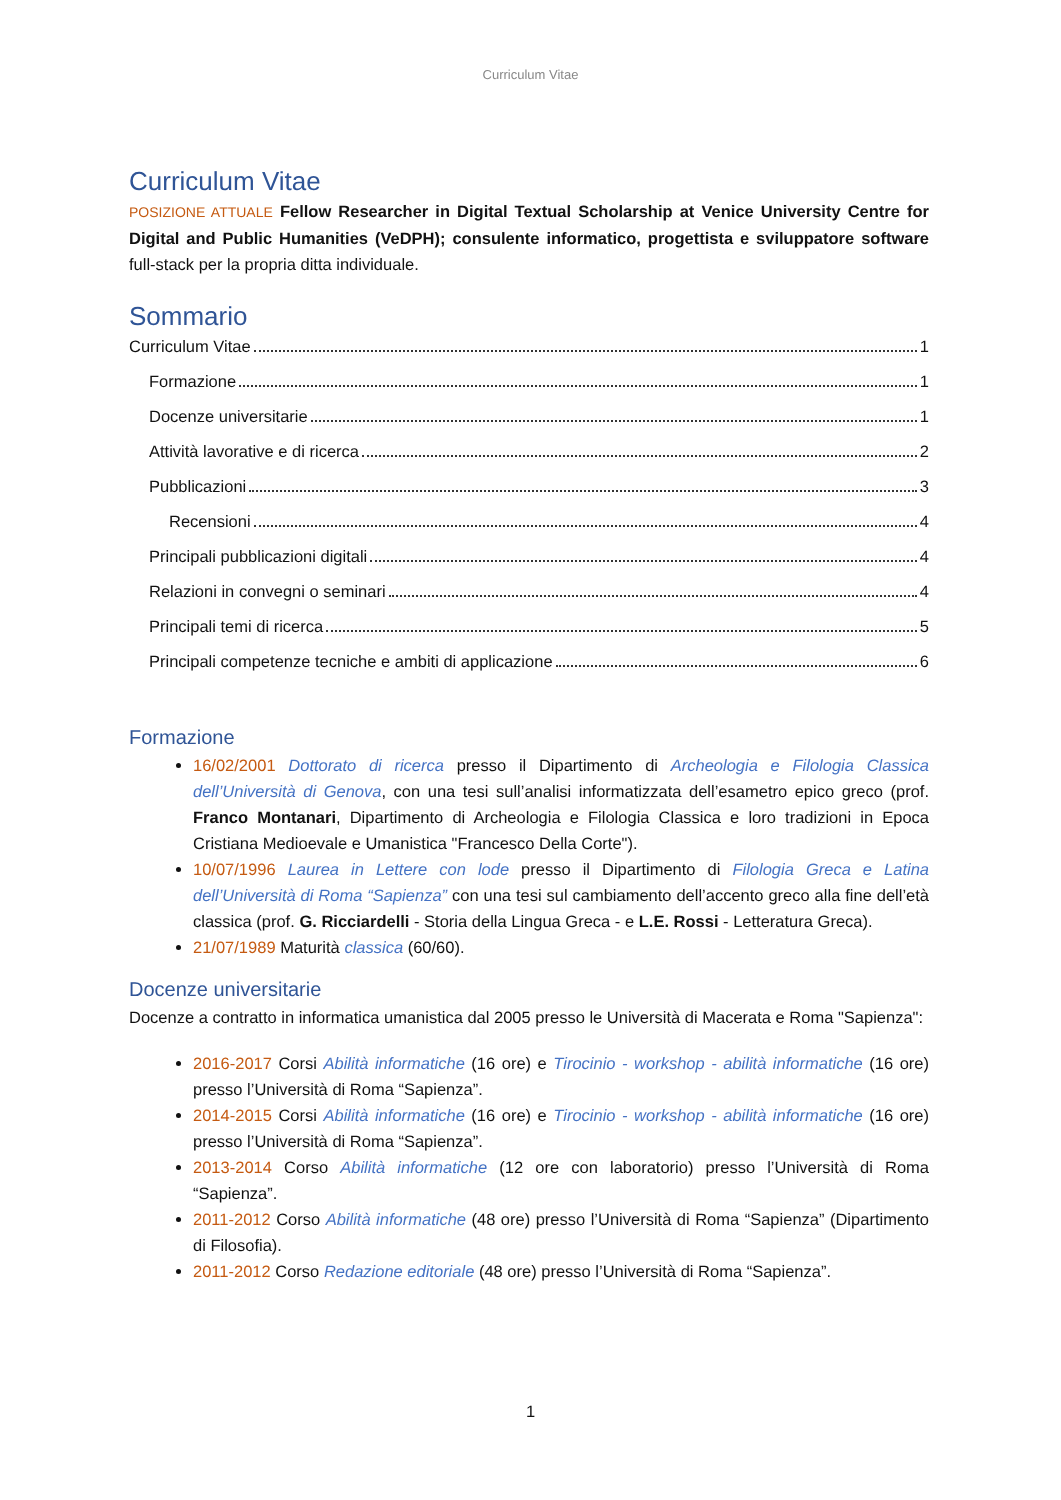Curriculum Vitae
Curriculum Vitae
POSIZIONE ATTUALE Fellow Researcher in Digital Textual Scholarship at Venice University Centre for Digital and Public Humanities (VeDPH); consulente informatico, progettista e sviluppatore software full-stack per la propria ditta individuale.
Sommario
Curriculum Vitae 1
Formazione 1
Docenze universitarie 1
Attività lavorative e di ricerca 2
Pubblicazioni 3
Recensioni 4
Principali pubblicazioni digitali 4
Relazioni in convegni o seminari 4
Principali temi di ricerca 5
Principali competenze tecniche e ambiti di applicazione 6
Formazione
16/02/2001 Dottorato di ricerca presso il Dipartimento di Archeologia e Filologia Classica dell’Università di Genova, con una tesi sull’analisi informatizzata dell’esametro epico greco (prof. Franco Montanari, Dipartimento di Archeologia e Filologia Classica e loro tradizioni in Epoca Cristiana Medioevale e Umanistica "Francesco Della Corte").
10/07/1996 Laurea in Lettere con lode presso il Dipartimento di Filologia Greca e Latina dell’Università di Roma “Sapienza” con una tesi sul cambiamento dell’accento greco alla fine dell’età classica (prof. G. Ricciardelli - Storia della Lingua Greca - e L.E. Rossi - Letteratura Greca).
21/07/1989 Maturità classica (60/60).
Docenze universitarie
Docenze a contratto in informatica umanistica dal 2005 presso le Università di Macerata e Roma "Sapienza":
2016-2017 Corsi Abilità informatiche (16 ore) e Tirocinio - workshop - abilità informatiche (16 ore) presso l’Università di Roma “Sapienza”.
2014-2015 Corsi Abilità informatiche (16 ore) e Tirocinio - workshop - abilità informatiche (16 ore) presso l’Università di Roma “Sapienza”.
2013-2014 Corso Abilità informatiche (12 ore con laboratorio) presso l’Università di Roma “Sapienza”.
2011-2012 Corso Abilità informatiche (48 ore) presso l’Università di Roma “Sapienza” (Dipartimento di Filosofia).
2011-2012 Corso Redazione editoriale (48 ore) presso l’Università di Roma “Sapienza”.
1